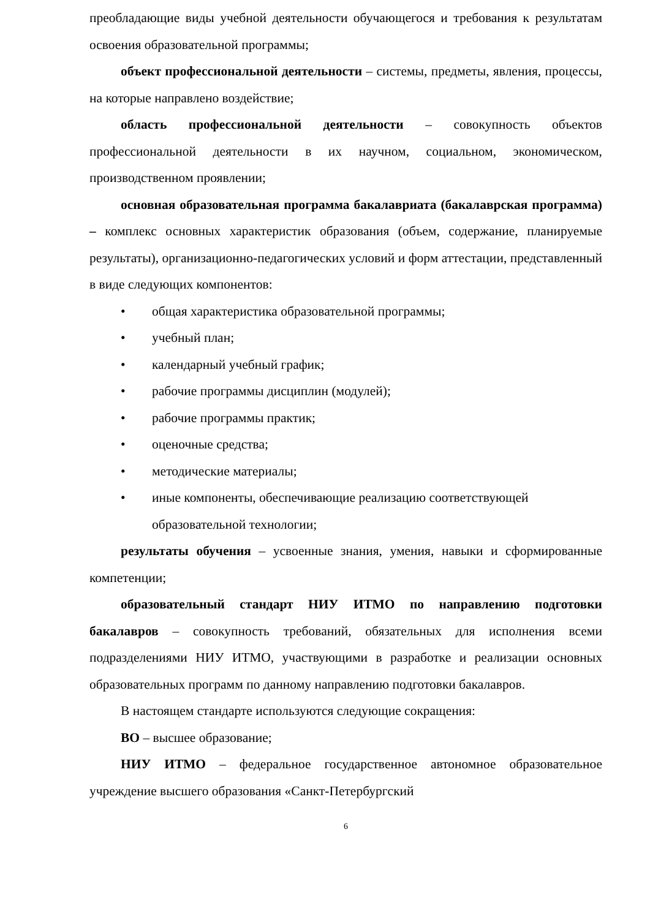преобладающие виды учебной деятельности обучающегося и требования к результатам освоения образовательной программы;
объект профессиональной деятельности – системы, предметы, явления, процессы, на которые направлено воздействие;
область профессиональной деятельности – совокупность объектов профессиональной деятельности в их научном, социальном, экономическом, производственном проявлении;
основная образовательная программа бакалавриата (бакалаврская программа) – комплекс основных характеристик образования (объем, содержание, планируемые результаты), организационно-педагогических условий и форм аттестации, представленный в виде следующих компонентов:
• общая характеристика образовательной программы;
• учебный план;
• календарный учебный график;
• рабочие программы дисциплин (модулей);
• рабочие программы практик;
• оценочные средства;
• методические материалы;
• иные компоненты, обеспечивающие реализацию соответствующей образовательной технологии;
результаты обучения – усвоенные знания, умения, навыки и сформированные компетенции;
образовательный стандарт НИУ ИТМО по направлению подготовки бакалавров – совокупность требований, обязательных для исполнения всеми подразделениями НИУ ИТМО, участвующими в разработке и реализации основных образовательных программ по данному направлению подготовки бакалавров.
В настоящем стандарте используются следующие сокращения:
ВО – высшее образование;
НИУ ИТМО – федеральное государственное автономное образовательное учреждение высшего образования «Санкт-Петербургский
6